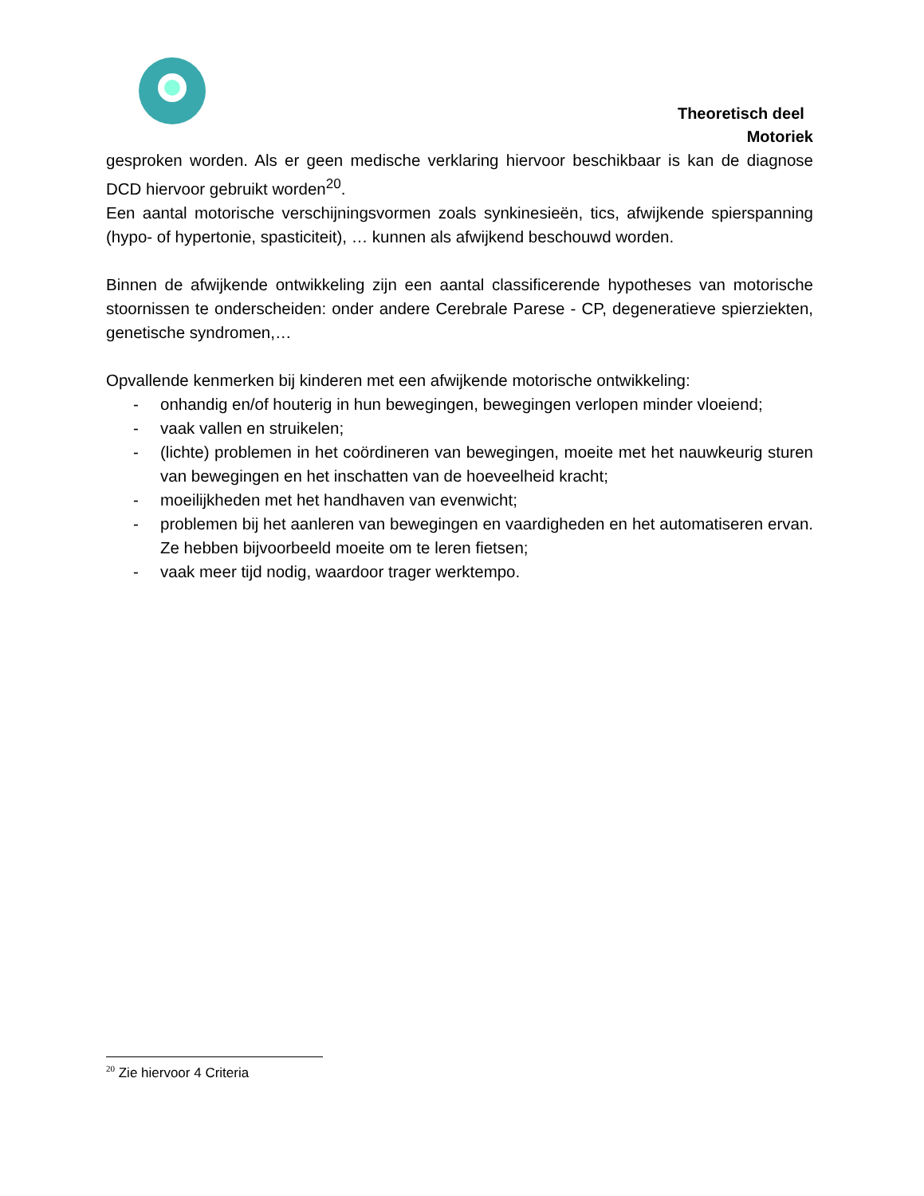Theoretisch deel
Motoriek
gesproken worden. Als er geen medische verklaring hiervoor beschikbaar is kan de diagnose DCD hiervoor gebruikt worden<sup>20</sup>.
Een aantal motorische verschijningsvormen zoals synkinesieën, tics, afwijkende spierspanning (hypo- of hypertonie, spasticiteit), … kunnen als afwijkend beschouwd worden.
Binnen de afwijkende ontwikkeling zijn een aantal classificerende hypotheses van motorische stoornissen te onderscheiden: onder andere Cerebrale Parese - CP, degeneratieve spierziekten, genetische syndromen,…
Opvallende kenmerken bij kinderen met een afwijkende motorische ontwikkeling:
- onhandig en/of houterig in hun bewegingen, bewegingen verlopen minder vloeiend;
- vaak vallen en struikelen;
- (lichte) problemen in het coördineren van bewegingen, moeite met het nauwkeurig sturen van bewegingen en het inschatten van de hoeveelheid kracht;
- moeilijkheden met het handhaven van evenwicht;
- problemen bij het aanleren van bewegingen en vaardigheden en het automatiseren ervan. Ze hebben bijvoorbeeld moeite om te leren fietsen;
- vaak meer tijd nodig, waardoor trager werktempo.
<sup>20</sup> Zie hiervoor 4 Criteria